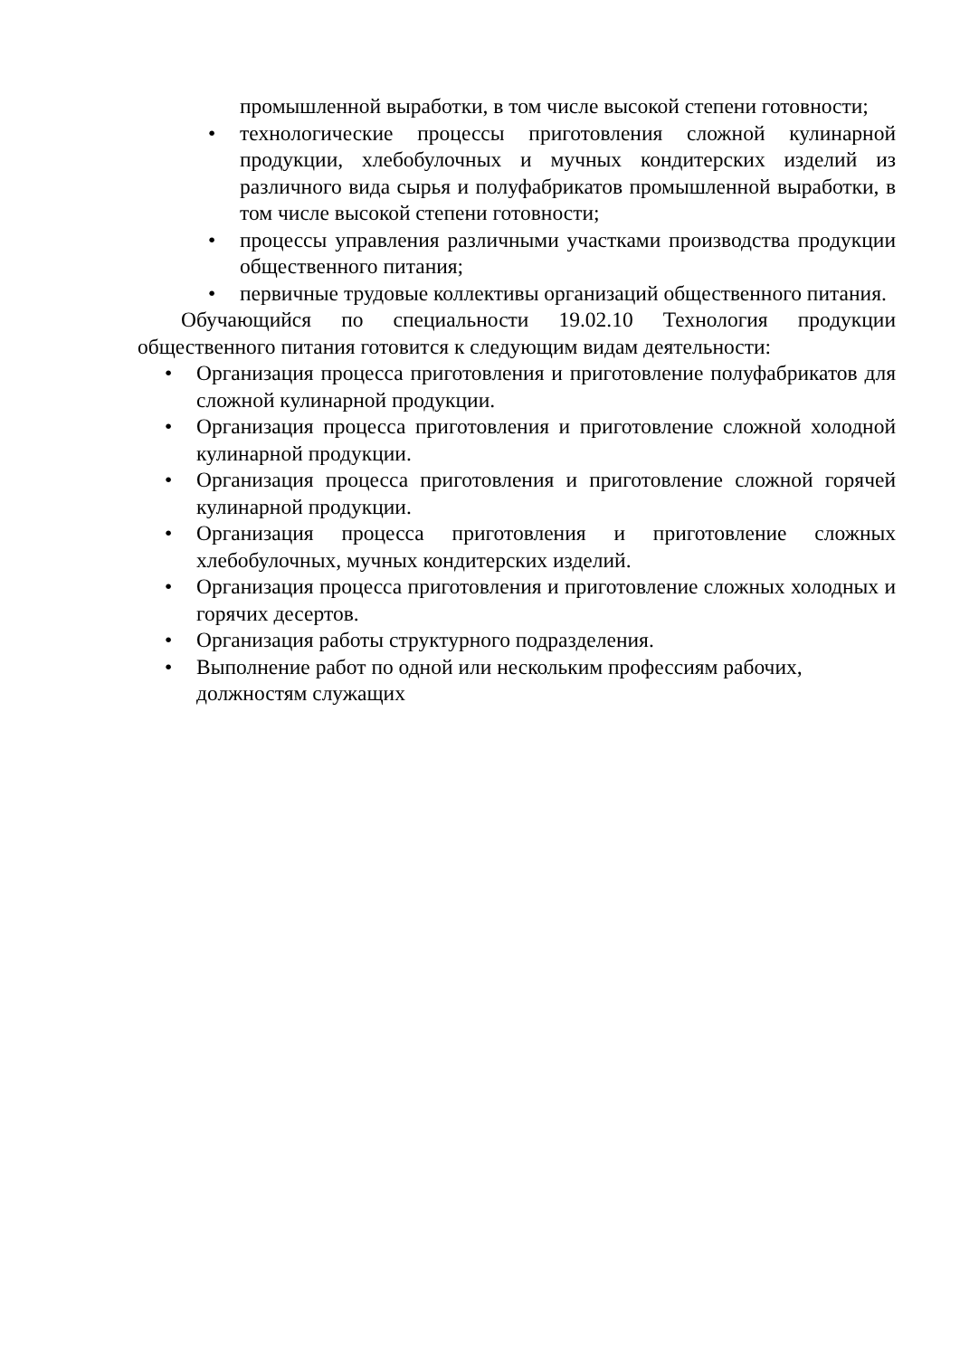промышленной выработки, в том числе высокой степени готовности;
• технологические процессы приготовления сложной кулинарной продукции, хлебобулочных и мучных кондитерских изделий из различного вида сырья и полуфабрикатов промышленной выработки, в том числе высокой степени готовности;
• процессы управления различными участками производства продукции общественного питания;
• первичные трудовые коллективы организаций общественного питания.
Обучающийся по специальности 19.02.10 Технология продукции общественного питания готовится к следующим видам деятельности:
• Организация процесса приготовления и приготовление полуфабрикатов для сложной кулинарной продукции.
• Организация процесса приготовления и приготовление сложной холодной кулинарной продукции.
• Организация процесса приготовления и приготовление сложной горячей кулинарной продукции.
• Организация процесса приготовления и приготовление сложных хлебобулочных, мучных кондитерских изделий.
• Организация процесса приготовления и приготовление сложных холодных и горячих десертов.
• Организация работы структурного подразделения.
• Выполнение работ по одной или нескольким профессиям рабочих, должностям служащих